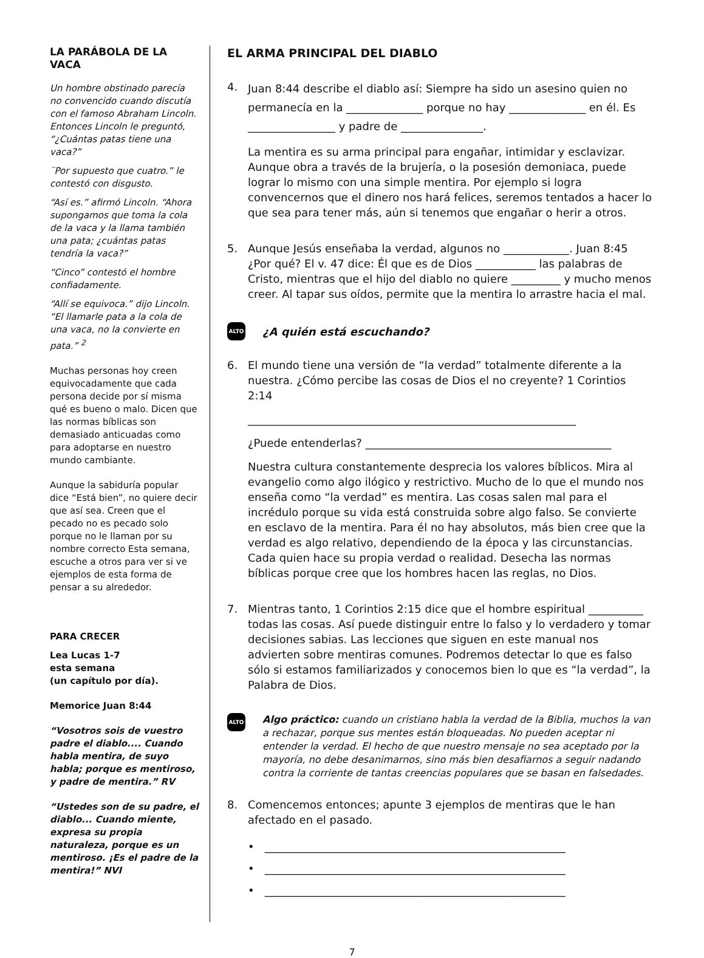LA PARÁBOLA DE LA VACA
Un hombre obstinado parecía no convencido cuando discutía con el famoso Abraham Lincoln. Entonces Lincoln le preguntó, “¿Cuántas patas tiene una vaca?”
¨Por supuesto que cuatro.” le contestó con disgusto.
“Así es.” afirmó Lincoln. “Ahora supongamos que toma la cola de la vaca y la llama también una pata; ¿cuántas patas tendría la vaca?”
“Cinco” contestó el hombre confiadamente.
“Allí se equivoca.” dijo Lincoln. “El llamarle pata a la cola de una vaca, no la convierte en pata.” <sup>2</sup>
Muchas personas hoy creen equivocadamente que cada persona decide por sí misma qué es bueno o malo. Dicen que las normas bíblicas son demasiado anticuadas como para adoptarse en nuestro mundo cambiante.
Aunque la sabiduría popular dice “Está bien”, no quiere decir que así sea. Creen que el pecado no es pecado solo porque no le llaman por su nombre correcto Esta semana, escuche a otros para ver si ve ejemplos de esta forma de pensar a su alrededor.
PARA CRECER
Lea Lucas 1-7
esta semana
(un capítulo por día).
Memorice Juan 8:44
“Vosotros sois de vuestro padre el diablo.... Cuando habla mentira, de suyo habla; porque es mentiroso, y padre de mentira.” RV
“Ustedes son de su padre, el diablo... Cuando miente, expresa su propia naturaleza, porque es un mentiroso. ¡Es el padre de la mentira!” NVI
EL ARMA PRINCIPAL DEL DIABLO
4.
Juan 8:44 describe el diablo así: Siempre ha sido un asesino quien no permanecía en la ______________ porque no hay ______________ en él. Es ________________ y padre de _______________.
La mentira es su arma principal para engañar, intimidar y esclavizar. Aunque obra a través de la brujería, o la posesión demoniaca, puede lograr lo mismo con una simple mentira. Por ejemplo si logra convencernos que el dinero nos hará felices, seremos tentados a hacer lo que sea para tener más, aún si tenemos que engañar o herir a otros.
5. Aunque Jesús enseñaba la verdad, algunos no ____________. Juan 8:45 ¿Por qué? El v. 47 dice: Él que es de Dios ___________ las palabras de Cristo, mientras que el hijo del diablo no quiere _________ y mucho menos creer. Al tapar sus oídos, permite que la mentira lo arrastre hacia el mal.
ALTO
¿A quién está escuchando?
6. El mundo tiene una versión de “la verdad” totalmente diferente a la nuestra. ¿Cómo percibe las cosas de Dios el no creyente? 1 Corintios 2:14
____________________________________________________________
¿Puede entenderlas? _____________________________________________
Nuestra cultura constantemente desprecia los valores bíblicos. Mira al evangelio como algo ilógico y restrictivo. Mucho de lo que el mundo nos enseña como “la verdad” es mentira. Las cosas salen mal para el incrédulo porque su vida está construida sobre algo falso. Se convierte en esclavo de la mentira. Para él no hay absolutos, más bien cree que la verdad es algo relativo, dependiendo de la época y las circunstancias. Cada quien hace su propia verdad o realidad. Desecha las normas bíblicas porque cree que los hombres hacen las reglas, no Dios.
7. Mientras tanto, 1 Corintios 2:15 dice que el hombre espiritual __________ todas las cosas. Así puede distinguir entre lo falso y lo verdadero y tomar decisiones sabias. Las lecciones que siguen en este manual nos advierten sobre mentiras comunes. Podremos detectar lo que es falso sólo si estamos familiarizados y conocemos bien lo que es “la verdad”, la Palabra de Dios.
ALTO
Algo práctico: cuando un cristiano habla la verdad de la Biblia, muchos la van a rechazar, porque sus mentes están bloqueadas. No pueden aceptar ni entender la verdad. El hecho de que nuestro mensaje no sea aceptado por la mayoría, no debe desanimarnos, sino más bien desafiarnos a seguir nadando contra la corriente de tantas creencias populares que se basan en falsedades.
8. Comencemos entonces; apunte 3 ejemplos de mentiras que le han afectado en el pasado.
• _______________________________________________________
• _______________________________________________________
• _______________________________________________________
7